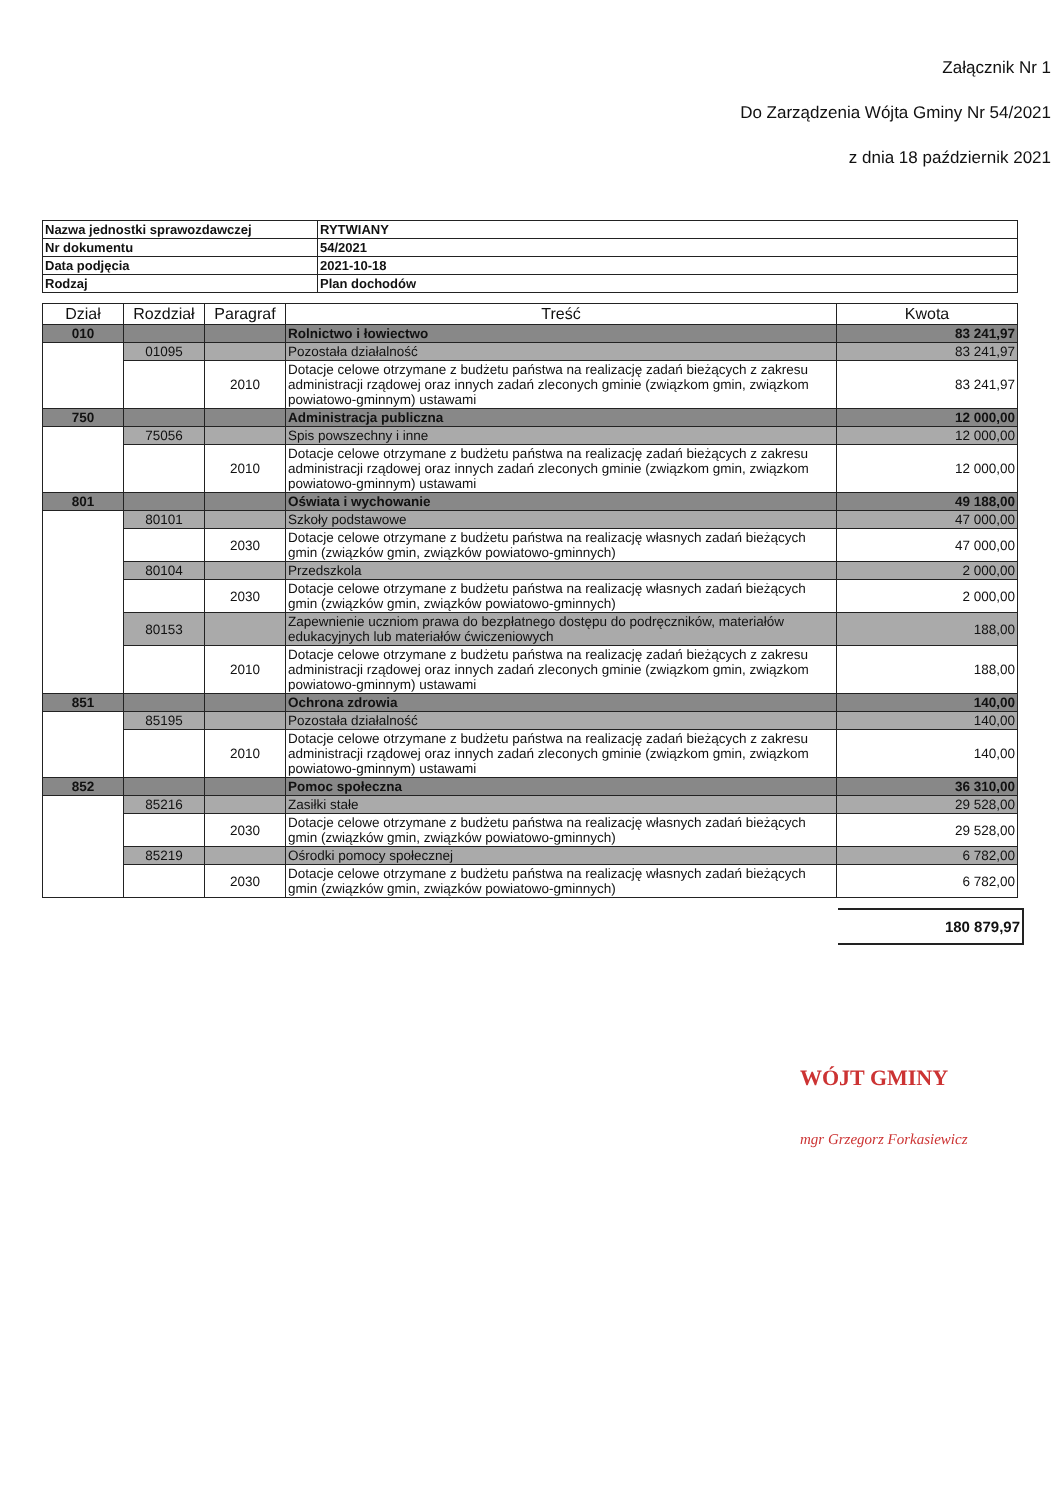Załącznik Nr 1
Do Zarządzenia Wójta Gminy Nr 54/2021
z dnia 18 październik 2021
| Nazwa jednostki sprawozdawczej | RYTWIANY |
| Nr dokumentu | 54/2021 |
| Data podjęcia | 2021-10-18 |
| Rodzaj | Plan dochodów |
| Dział | Rozdział | Paragraf | Treść | Kwota |
| --- | --- | --- | --- | --- |
| 010 | | | Rolnictwo i łowiectwo | 83 241,97 |
| | 01095 | | Pozostała działalność | 83 241,97 |
| | | 2010 | Dotacje celowe otrzymane z budżetu państwa na realizację zadań bieżących z zakresu administracji rządowej oraz innych zadań zleconych gminie (związkom gmin, związkom powiatowo-gminnym) ustawami | 83 241,97 |
| 750 | | | Administracja publiczna | 12 000,00 |
| | 75056 | | Spis powszechny i inne | 12 000,00 |
| | | 2010 | Dotacje celowe otrzymane z budżetu państwa na realizację zadań bieżących z zakresu administracji rządowej oraz innych zadań zleconych gminie (związkom gmin, związkom powiatowo-gminnym) ustawami | 12 000,00 |
| 801 | | | Oświata i wychowanie | 49 188,00 |
| | 80101 | | Szkoły podstawowe | 47 000,00 |
| | | 2030 | Dotacje celowe otrzymane z budżetu państwa na realizację własnych zadań bieżących gmin (związków gmin, związków powiatowo-gminnych) | 47 000,00 |
| | 80104 | | Przedszkola | 2 000,00 |
| | | 2030 | Dotacje celowe otrzymane z budżetu państwa na realizację własnych zadań bieżących gmin (związków gmin, związków powiatowo-gminnych) | 2 000,00 |
| | 80153 | | Zapewnienie uczniom prawa do bezpłatnego dostępu do podręczników, materiałów edukacyjnych lub materiałów ćwiczeniowych | 188,00 |
| | | 2010 | Dotacje celowe otrzymane z budżetu państwa na realizację zadań bieżących z zakresu administracji rządowej oraz innych zadań zleconych gminie (związkom gmin, związkom powiatowo-gminnym) ustawami | 188,00 |
| 851 | | | Ochrona zdrowia | 140,00 |
| | 85195 | | Pozostała działalność | 140,00 |
| | | 2010 | Dotacje celowe otrzymane z budżetu państwa na realizację zadań bieżących z zakresu administracji rządowej oraz innych zadań zleconych gminie (związkom gmin, związkom powiatowo-gminnym) ustawami | 140,00 |
| 852 | | | Pomoc społeczna | 36 310,00 |
| | 85216 | | Zasiłki stałe | 29 528,00 |
| | | 2030 | Dotacje celowe otrzymane z budżetu państwa na realizację własnych zadań bieżących gmin (związków gmin, związków powiatowo-gminnych) | 29 528,00 |
| | 85219 | | Ośrodki pomocy społecznej | 6 782,00 |
| | | 2030 | Dotacje celowe otrzymane z budżetu państwa na realizację własnych zadań bieżących gmin (związków gmin, związków powiatowo-gminnych) | 6 782,00 |
180 879,97
WÓJT GMINY
mgr Grzegorz Forkasiewicz